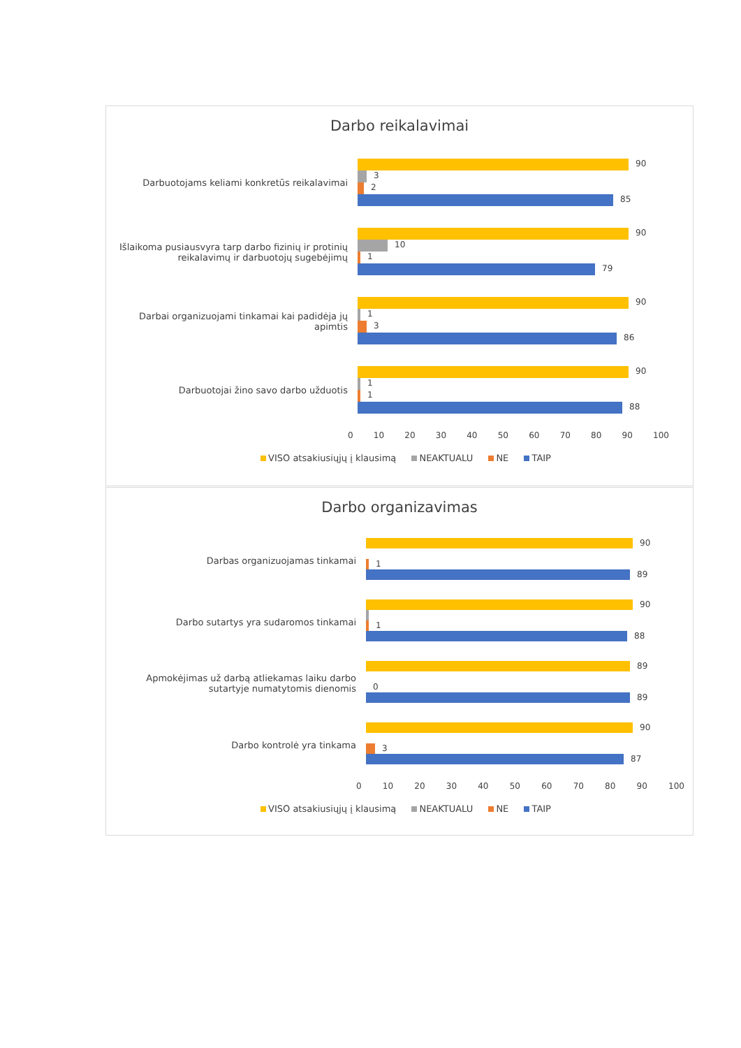Darbo reikalavimai
Darbuotojams keliami konkretūs reikalavimai
90
3
2
85
Išlaikoma pusiausvyra tarp darbo fizinių ir protinių reikalavimų ir darbuotojų sugebėjimų
90
10
1
79
Darbai organizuojami tinkamai kai padidėja jų apimtis
90
1
3
86
Darbuotojai žino savo darbo užduotis
90
1
1
88
0 10 20 30 40 50 60 70 80 90 100
VISO atsakiusiųjų į klausimą NEAKTUALU NE TAIP
Darbo organizavimas
Darbas organizuojamas tinkamai
90
1
89
Darbo sutartys yra sudaromos tinkamai
90
1
88
Apmokėjimas už darbą atliekamas laiku darbo sutartyje numatytomis dienomis
89
0
89
Darbo kontrolė yra tinkama
90
3
87
0 10 20 30 40 50 60 70 80 90 100
VISO atsakiusiųjų į klausimą NEAKTUALU NE TAIP